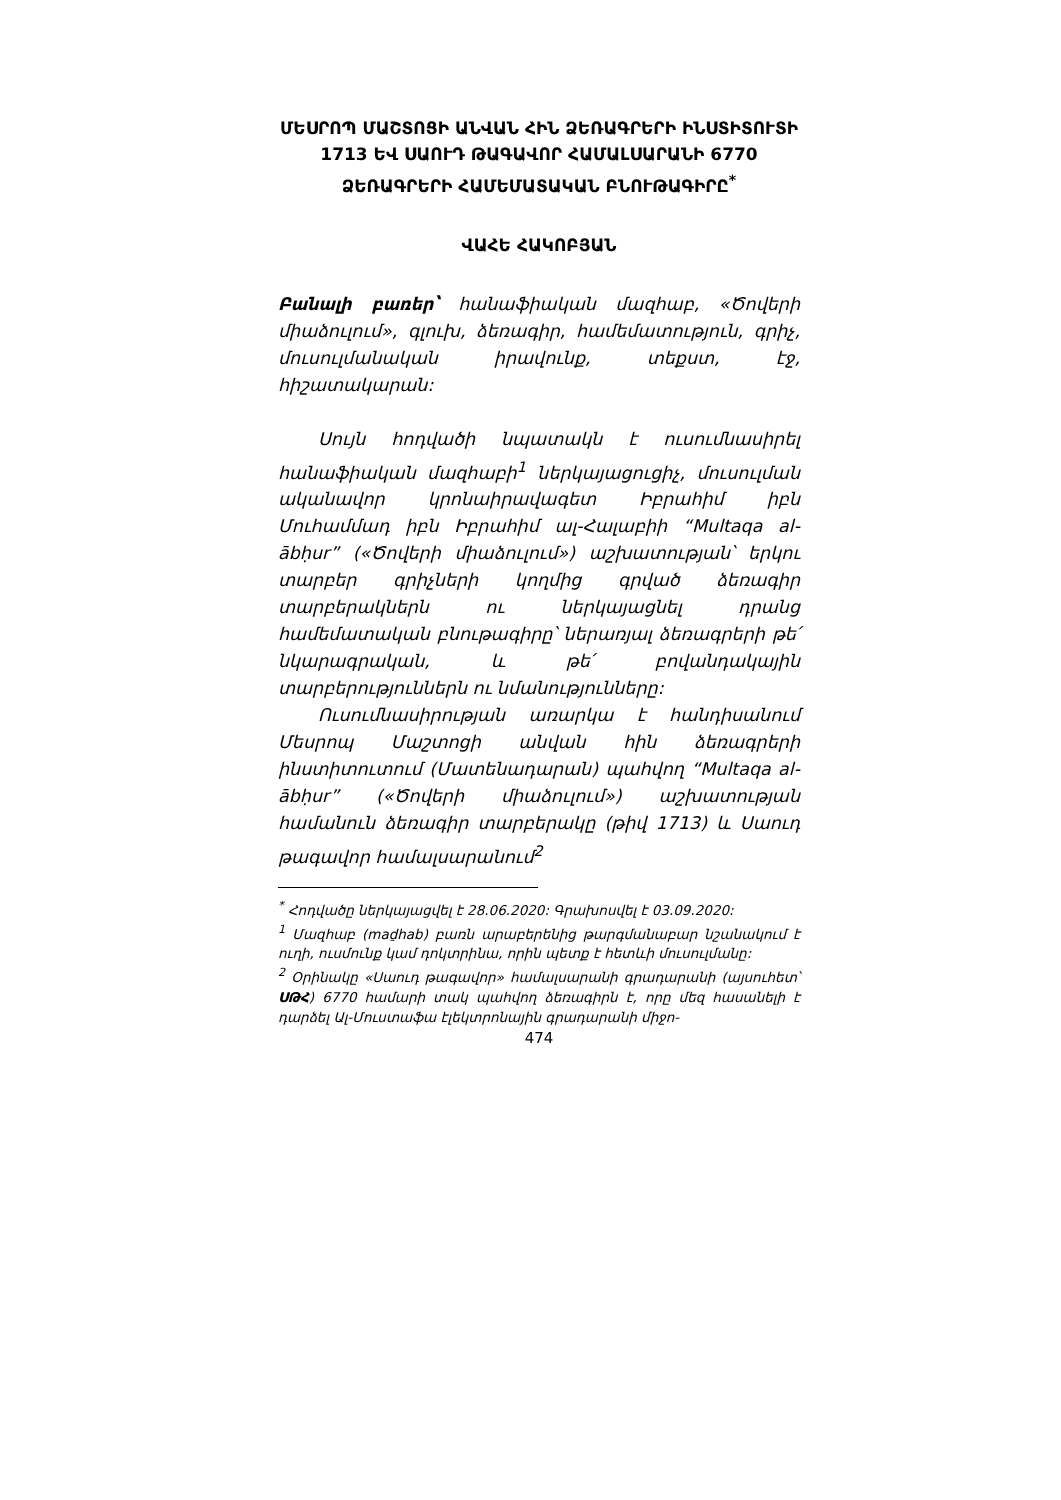ՄԵՍՐՈՊ ՄԱՇՏՈՑԻ ԱՆՎԱՆ ՀԻՆ ՁԵՌԱԳՐԵՐԻ ԻՆՍՏԻՏՈՒՏԻ 1713 ԵՎ ՍԱՈՒԴ ԹԱԳԱՎՈՐ ՀԱՄԱԼՍԱՐԱՆԻ 6770 ՁԵՌԱԳՐԵՐԻ ՀԱՄԵՄԱՏԱԿԱՆ ԲՆՈՒԹԱԳԻՐԸ<sup>*</sup>
ՎԱՀԵ ՀԱԿՈԲՅԱՆ
Բանալի բառեր՝ հանաֆիական մազհաբ, «Ծովերի միաձուլում», գլուխ, ձեռագիր, համեմատություն, գրիչ, մուսուլմանական իրավունք, տեքստ, էջ, հիշատակարան:
Սույն հոդվածի նպատակն է ուսումնասիրել հանաֆիական մազհաբի<sup>1</sup> ներկայացուցիչ, մուսուլման ականավոր կրոնաիրավագետ Իբրահիմ իբն Մուհամմադ իբն Իբրահիմ ալ-Հալաբիի “Multaqa al-ābḥur” («Ծովերի միաձուլում») աշխատության՝ երկու տարբեր գրիչների կողմից գրված ձեռագիր տարբերակներն ու ներկայացնել դրանց համեմատական բնութագիրը՝ ներառյալ ձեռագրերի թե՛ նկարագրական, և թե՛ բովանդակային տարբերություններն ու նմանությունները:
Ուսումնասիրության առարկա է հանդիսանում Մեսրոպ Մաշտոցի անվան հին ձեռագրերի ինստիտուտում (Մատենադարան) պահվող “Multaqa al-ābḥur” («Ծովերի միաձուլում») աշխատության համանուն ձեռագիր տարբերակը (թիվ 1713) և Սաուդ թագավոր համալսարանում<sup>2</sup>
<sup>*</sup> Հոդվածը ներկայացվել է 28.06.2020: Գրախոսվել է 03.09.2020:
<sup>1</sup> Մազհաբ (maḏhab) բառն արաբերենից թարգմանաբար նշանակում է ուղի, ուսմունք կամ դոկտրինա, որին պետք է հետևի մուսուլմանը:
<sup>2</sup> Օրինակը «Սաուդ թագավոր» համալսարանի գրադարանի (այսուհետ՝ ՍԹՀ) 6770 համարի տակ պահվող ձեռագիրն է, որը մեզ հասանելի է դարձել Ալ-Մուստաֆա էլեկտրոնային գրադարանի միջո-
474